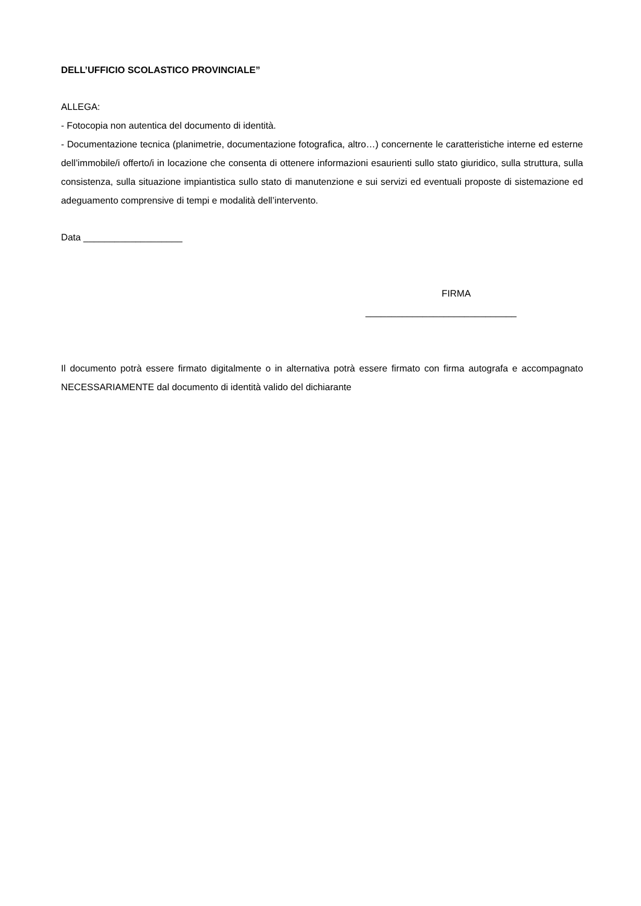DELL’UFFICIO SCOLASTICO PROVINCIALE”
ALLEGA:
- Fotocopia non autentica del documento di identità.
- Documentazione tecnica (planimetrie, documentazione fotografica, altro…) concernente le caratteristiche interne ed esterne dell’immobile/i offerto/i in locazione che consenta di ottenere informazioni esaurienti sullo stato giuridico, sulla struttura, sulla consistenza, sulla situazione impiantistica sullo stato di manutenzione e sui servizi ed eventuali proposte di sistemazione ed adeguamento comprensive di tempi e modalità dell’intervento.
Data ___________________
FIRMA
_____________________________
Il documento potrà essere firmato digitalmente o in alternativa potrà essere firmato con firma autografa e accompagnato NECESSARIAMENTE dal documento di identità valido del dichiarante